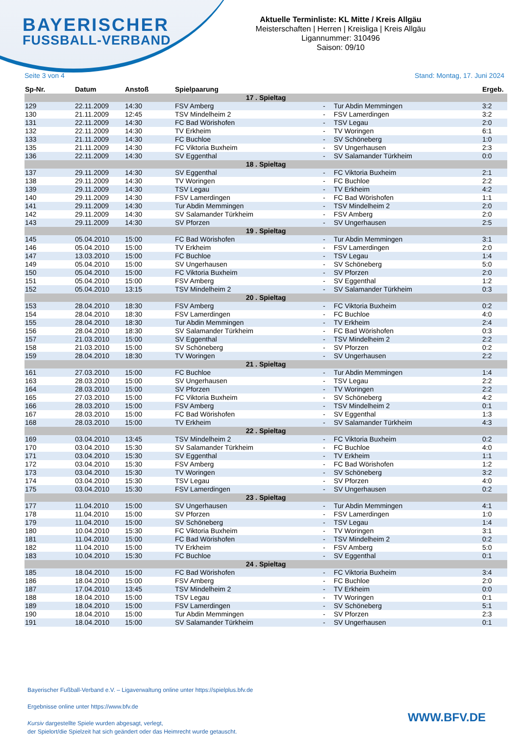BAYERISCHER
FUSSBALL-VERBAND
Aktuelle Terminliste: KL Mitte / Kreis Allgäu
Meisterschaften | Herren | Kreisliga | Kreis Allgäu
Ligannummer: 310496
Saison: 09/10
Seite 3 von 4 Stand: Montag, 17. Juni 2024
| Sp-Nr. | Datum | Anstoß | Spielpaarung | | | Ergeb. |
| --- | --- | --- | --- | --- | --- | --- |
| 17 . Spieltag | | | | | | |
| 129 | 22.11.2009 | 14:30 | FSV Amberg | - | Tur Abdin Memmingen | 3:2 |
| 130 | 21.11.2009 | 12:45 | TSV Mindelheim 2 | - | FSV Lamerdingen | 3:2 |
| 131 | 22.11.2009 | 14:30 | FC Bad Wörishofen | - | TSV Legau | 2:0 |
| 132 | 22.11.2009 | 14:30 | TV Erkheim | - | TV Woringen | 6:1 |
| 133 | 21.11.2009 | 14:30 | FC Buchloe | - | SV Schöneberg | 1:0 |
| 135 | 21.11.2009 | 14:30 | FC Viktoria Buxheim | - | SV Ungerhausen | 2:3 |
| 136 | 22.11.2009 | 14:30 | SV Eggenthal | - | SV Salamander Türkheim | 0:0 |
| 18 . Spieltag | | | | | | |
| 137 | 29.11.2009 | 14:30 | SV Eggenthal | - | FC Viktoria Buxheim | 2:1 |
| 138 | 29.11.2009 | 14:30 | TV Woringen | - | FC Buchloe | 2:2 |
| 139 | 29.11.2009 | 14:30 | TSV Legau | - | TV Erkheim | 4:2 |
| 140 | 29.11.2009 | 14:30 | FSV Lamerdingen | - | FC Bad Wörishofen | 1:1 |
| 141 | 29.11.2009 | 14:30 | Tur Abdin Memmingen | - | TSV Mindelheim 2 | 2:0 |
| 142 | 29.11.2009 | 14:30 | SV Salamander Türkheim | - | FSV Amberg | 2:0 |
| 143 | 29.11.2009 | 14:30 | SV Pforzen | - | SV Ungerhausen | 2:5 |
| 19 . Spieltag | | | | | | |
| 145 | 05.04.2010 | 15:00 | FC Bad Wörishofen | - | Tur Abdin Memmingen | 3:1 |
| 146 | 05.04.2010 | 15:00 | TV Erkheim | - | FSV Lamerdingen | 2:0 |
| 147 | 13.03.2010 | 15:00 | FC Buchloe | - | TSV Legau | 1:4 |
| 149 | 05.04.2010 | 15:00 | SV Ungerhausen | - | SV Schöneberg | 5:0 |
| 150 | 05.04.2010 | 15:00 | FC Viktoria Buxheim | - | SV Pforzen | 2:0 |
| 151 | 05.04.2010 | 15:00 | FSV Amberg | - | SV Eggenthal | 1:2 |
| 152 | 05.04.2010 | 13:15 | TSV Mindelheim 2 | - | SV Salamander Türkheim | 0:3 |
| 20 . Spieltag | | | | | | |
| 153 | 28.04.2010 | 18:30 | FSV Amberg | - | FC Viktoria Buxheim | 0:2 |
| 154 | 28.04.2010 | 18:30 | FSV Lamerdingen | - | FC Buchloe | 4:0 |
| 155 | 28.04.2010 | 18:30 | Tur Abdin Memmingen | - | TV Erkheim | 2:4 |
| 156 | 28.04.2010 | 18:30 | SV Salamander Türkheim | - | FC Bad Wörishofen | 0:3 |
| 157 | 21.03.2010 | 15:00 | SV Eggenthal | - | TSV Mindelheim 2 | 2:2 |
| 158 | 21.03.2010 | 15:00 | SV Schöneberg | - | SV Pforzen | 0:2 |
| 159 | 28.04.2010 | 18:30 | TV Woringen | - | SV Ungerhausen | 2:2 |
| 21 . Spieltag | | | | | | |
| 161 | 27.03.2010 | 15:00 | FC Buchloe | - | Tur Abdin Memmingen | 1:4 |
| 163 | 28.03.2010 | 15:00 | SV Ungerhausen | - | TSV Legau | 2:2 |
| 164 | 28.03.2010 | 15:00 | SV Pforzen | - | TV Woringen | 2:2 |
| 165 | 27.03.2010 | 15:00 | FC Viktoria Buxheim | - | SV Schöneberg | 4:2 |
| 166 | 28.03.2010 | 15:00 | FSV Amberg | - | TSV Mindelheim 2 | 0:1 |
| 167 | 28.03.2010 | 15:00 | FC Bad Wörishofen | - | SV Eggenthal | 1:3 |
| 168 | 28.03.2010 | 15:00 | TV Erkheim | - | SV Salamander Türkheim | 4:3 |
| 22 . Spieltag | | | | | | |
| 169 | 03.04.2010 | 13:45 | TSV Mindelheim 2 | - | FC Viktoria Buxheim | 0:2 |
| 170 | 03.04.2010 | 15:30 | SV Salamander Türkheim | - | FC Buchloe | 4:0 |
| 171 | 03.04.2010 | 15:30 | SV Eggenthal | - | TV Erkheim | 1:1 |
| 172 | 03.04.2010 | 15:30 | FSV Amberg | - | FC Bad Wörishofen | 1:2 |
| 173 | 03.04.2010 | 15:30 | TV Woringen | - | SV Schöneberg | 3:2 |
| 174 | 03.04.2010 | 15:30 | TSV Legau | - | SV Pforzen | 4:0 |
| 175 | 03.04.2010 | 15:30 | FSV Lamerdingen | - | SV Ungerhausen | 0:2 |
| 23 . Spieltag | | | | | | |
| 177 | 11.04.2010 | 15:00 | SV Ungerhausen | - | Tur Abdin Memmingen | 4:1 |
| 178 | 11.04.2010 | 15:00 | SV Pforzen | - | FSV Lamerdingen | 1:0 |
| 179 | 11.04.2010 | 15:00 | SV Schöneberg | - | TSV Legau | 1:4 |
| 180 | 10.04.2010 | 15:30 | FC Viktoria Buxheim | - | TV Woringen | 3:1 |
| 181 | 11.04.2010 | 15:00 | FC Bad Wörishofen | - | TSV Mindelheim 2 | 0:2 |
| 182 | 11.04.2010 | 15:00 | TV Erkheim | - | FSV Amberg | 5:0 |
| 183 | 10.04.2010 | 15:30 | FC Buchloe | - | SV Eggenthal | 0:1 |
| 24 . Spieltag | | | | | | |
| 185 | 18.04.2010 | 15:00 | FC Bad Wörishofen | - | FC Viktoria Buxheim | 3:4 |
| 186 | 18.04.2010 | 15:00 | FSV Amberg | - | FC Buchloe | 2:0 |
| 187 | 17.04.2010 | 13:45 | TSV Mindelheim 2 | - | TV Erkheim | 0:0 |
| 188 | 18.04.2010 | 15:00 | TSV Legau | - | TV Woringen | 0:1 |
| 189 | 18.04.2010 | 15:00 | FSV Lamerdingen | - | SV Schöneberg | 5:1 |
| 190 | 18.04.2010 | 15:00 | Tur Abdin Memmingen | - | SV Pforzen | 2:3 |
| 191 | 18.04.2010 | 15:00 | SV Salamander Türkheim | - | SV Ungerhausen | 0:1 |
Bayerischer Fußball-Verband e.V. – Ligaverwaltung online unter https://spielplus.bfv.de
Ergebnisse online unter https://www.bfv.de
Kursiv dargestellte Spiele wurden abgesagt, verlegt,
der Spielort/die Spielzeit hat sich geändert oder das Heimrecht wurde getauscht.
WWW.BFV.DE